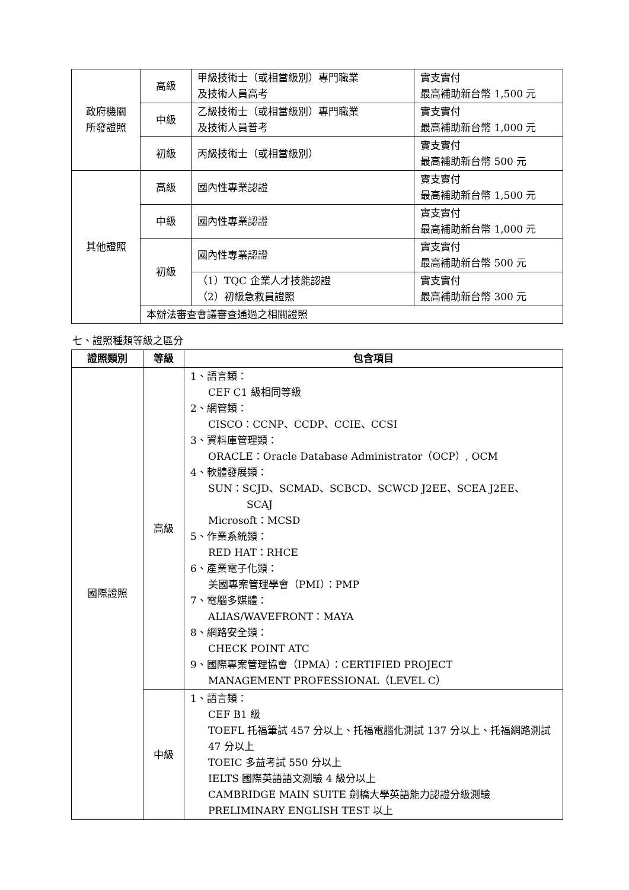| 政府機關 所發證照 | 高級 | 甲級技術士（或相當級別）專門職業 及技術人員高考 | 實支實付 最高補助新台幣 1,500 元 |
| | 中級 | 乙級技術士（或相當級別）專門職業 及技術人員普考 | 實支實付 最高補助新台幣 1,000 元 |
| | 初級 | 丙級技術士（或相當級別） | 實支實付 最高補助新台幣 500 元 |
| 其他證照 | 高級 | 國內性專業認證 | 實支實付 最高補助新台幣 1,500 元 |
| | 中級 | 國內性專業認證 | 實支實付 最高補助新台幣 1,000 元 |
| | 初級 | 國內性專業認證 | 實支實付 最高補助新台幣 500 元 |
| | | （1）TQC 企業人才技能認證 （2）初級急救員證照 | 實支實付 最高補助新台幣 300 元 |
| | 本辦法審查會議審查通過之相關證照 | | |
七、證照種類等級之區分
| 證照類別 | 等級 | 包含項目 |
| --- | --- | --- |
| 國際證照 | 高級 | 1、語言類： CEF C1 級相同等級 2、網管類： CISCO：CCNP、CCDP、CCIE、CCSI 3、資料庫管理類： ORACLE：Oracle Database Administrator（OCP）, OCM 4、軟體發展類： SUN：SCJD、SCMAD、SCBCD、SCWCD J2EE、SCEA J2EE、 SCAJ Microsoft：MCSD 5、作業系統類： RED HAT：RHCE 6、產業電子化類： 美國專案管理學會（PMI）：PMP 7、電腦多媒體： ALIAS/WAVEFRONT：MAYA 8、網路安全類： CHECK POINT ATC 9、國際專案管理協會（IPMA）：CERTIFIED PROJECT MANAGEMENT PROFESSIONAL（LEVEL C） |
| | 中級 | 1、語言類： CEF B1 級 TOEFL 托福筆試 457 分以上、托福電腦化測試 137 分以上、托福網路測試 47 分以上 TOEIC 多益考試 550 分以上 IELTS 國際英語語文測驗 4 級分以上 CAMBRIDGE MAIN SUITE 劍橋大學英語能力認證分級測驗 PRELIMINARY ENGLISH TEST 以上 |